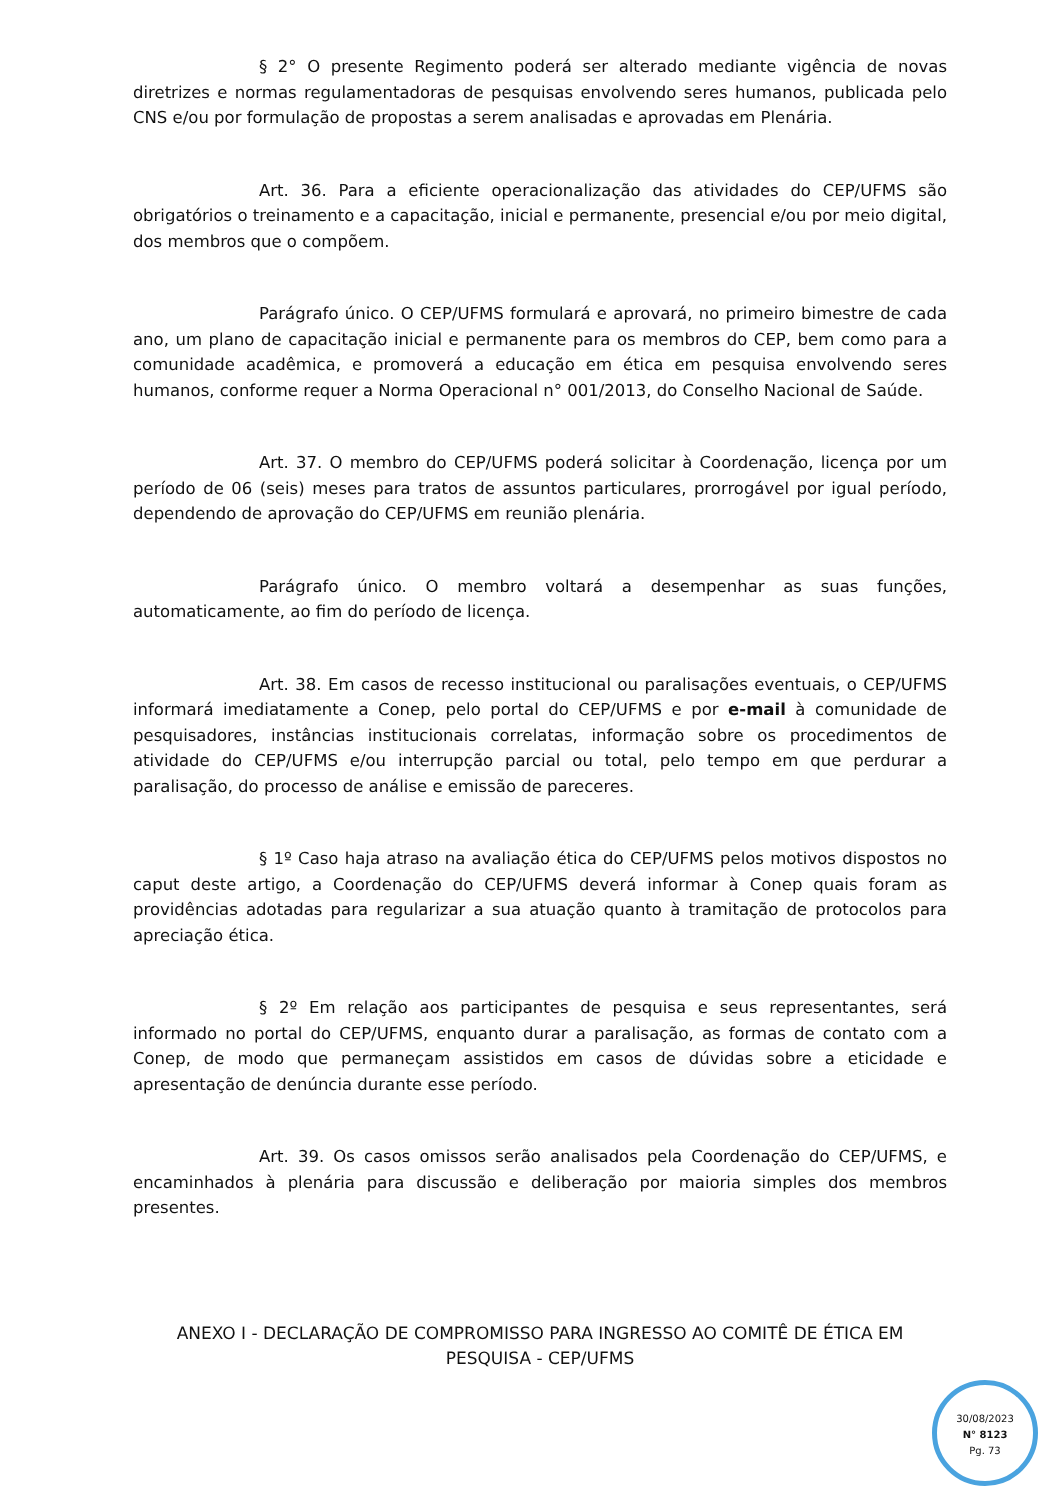§ 2° O presente Regimento poderá ser alterado mediante vigência de novas diretrizes e normas regulamentadoras de pesquisas envolvendo seres humanos, publicada pelo CNS e/ou por formulação de propostas a serem analisadas e aprovadas em Plenária.
Art. 36. Para a eficiente operacionalização das atividades do CEP/UFMS são obrigatórios o treinamento e a capacitação, inicial e permanente, presencial e/ou por meio digital, dos membros que o compõem.
Parágrafo único. O CEP/UFMS formulará e aprovará, no primeiro bimestre de cada ano, um plano de capacitação inicial e permanente para os membros do CEP, bem como para a comunidade acadêmica, e promoverá a educação em ética em pesquisa envolvendo seres humanos, conforme requer a Norma Operacional n° 001/2013, do Conselho Nacional de Saúde.
Art. 37. O membro do CEP/UFMS poderá solicitar à Coordenação, licença por um período de 06 (seis) meses para tratos de assuntos particulares, prorrogável por igual período, dependendo de aprovação do CEP/UFMS em reunião plenária.
Parágrafo único. O membro voltará a desempenhar as suas funções, automaticamente, ao fim do período de licença.
Art. 38. Em casos de recesso institucional ou paralisações eventuais, o CEP/UFMS informará imediatamente a Conep, pelo portal do CEP/UFMS e por e-mail à comunidade de pesquisadores, instâncias institucionais correlatas, informação sobre os procedimentos de atividade do CEP/UFMS e/ou interrupção parcial ou total, pelo tempo em que perdurar a paralisação, do processo de análise e emissão de pareceres.
§ 1º Caso haja atraso na avaliação ética do CEP/UFMS pelos motivos dispostos no caput deste artigo, a Coordenação do CEP/UFMS deverá informar à Conep quais foram as providências adotadas para regularizar a sua atuação quanto à tramitação de protocolos para apreciação ética.
§ 2º Em relação aos participantes de pesquisa e seus representantes, será informado no portal do CEP/UFMS, enquanto durar a paralisação, as formas de contato com a Conep, de modo que permaneçam assistidos em casos de dúvidas sobre a eticidade e apresentação de denúncia durante esse período.
Art. 39. Os casos omissos serão analisados pela Coordenação do CEP/UFMS, e encaminhados à plenária para discussão e deliberação por maioria simples dos membros presentes.
ANEXO I - DECLARAÇÃO DE COMPROMISSO PARA INGRESSO AO COMITÊ DE ÉTICA EM PESQUISA - CEP/UFMS
30/08/2023
N° 8123
Pg. 73